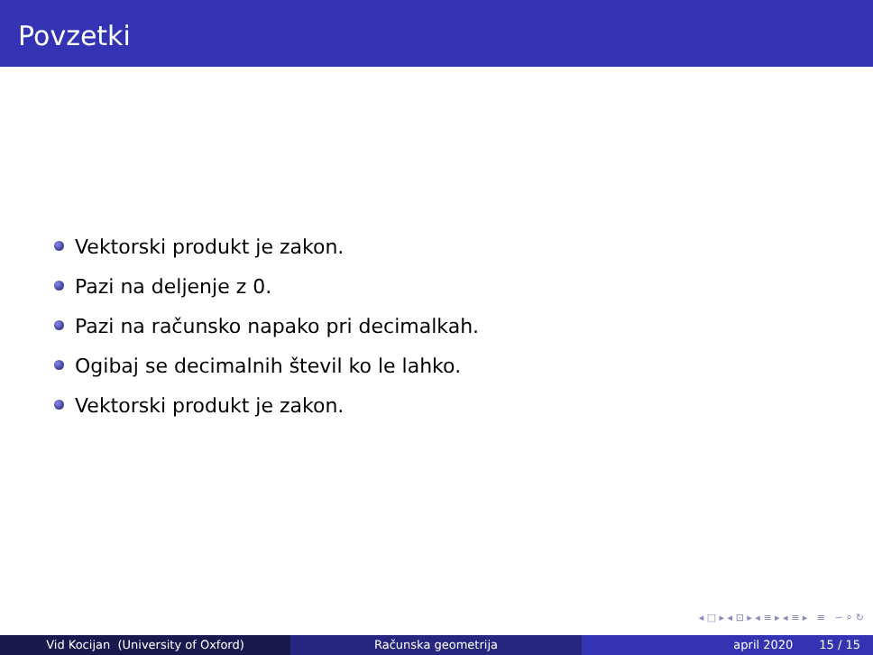Povzetki
Vektorski produkt je zakon.
Pazi na deljenje z 0.
Pazi na računsko napako pri decimalkah.
Ogibaj se decimalnih števil ko le lahko.
Vektorski produkt je zakon.
◂ □ ▸ ◂ ⊡ ▸ ◂ ≡ ▸ ◂ ≡ ▸ ≡ ∽ ⌕ ↻
Vid Kocijan (University of Oxford) Računska geometrija april 2020 15 / 15